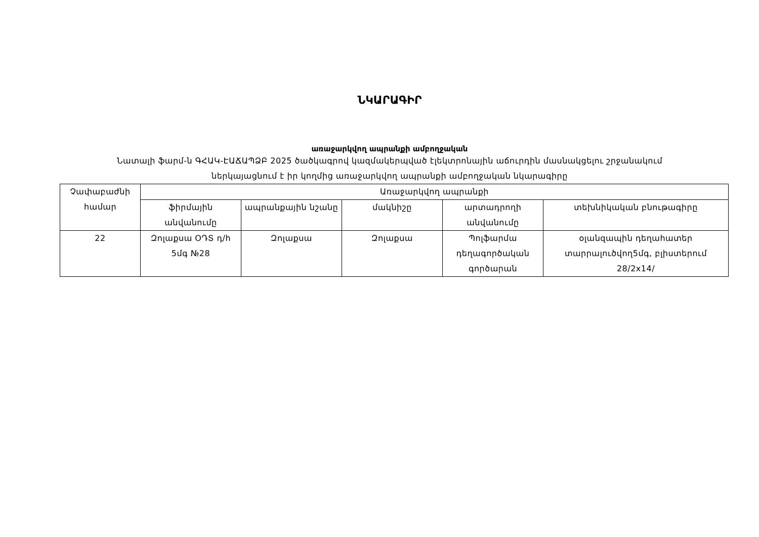ՆԿԱՐԱԳԻՐ
առաջարկվող ապրանքի ամբողջական
Նատալի ֆարմ-ն ԳՀԱԿ-ԷԱՃԱՊՁԲ 2025 ծածկագրով կազմակերպված էլեկտրոնային աճուրդին մասնակցելու շրջանակում
ներկայացնում է իր կողմից առաջարկվող ապրանքի ամբողջական նկարագիրը
| Չափաբաժնի համար | Առաջարկվող ապրանքի | | | | |
| | ֆիրմային անվանումը | ապրանքային նշանը | մակնիշը | արտադրողի անվանումը | տեխնիկական բնութագիրը |
| 22 | Զոլաքսա ՕԴՏ դ/հ 5մգ №28 | Զոլաքսա | Զոլաքսա | Պոլֆարմա դեղագործական գործարան | օլանզապին դեղահատեր տարրալուծվող5մգ, բլիստերում 28/2x14/ |